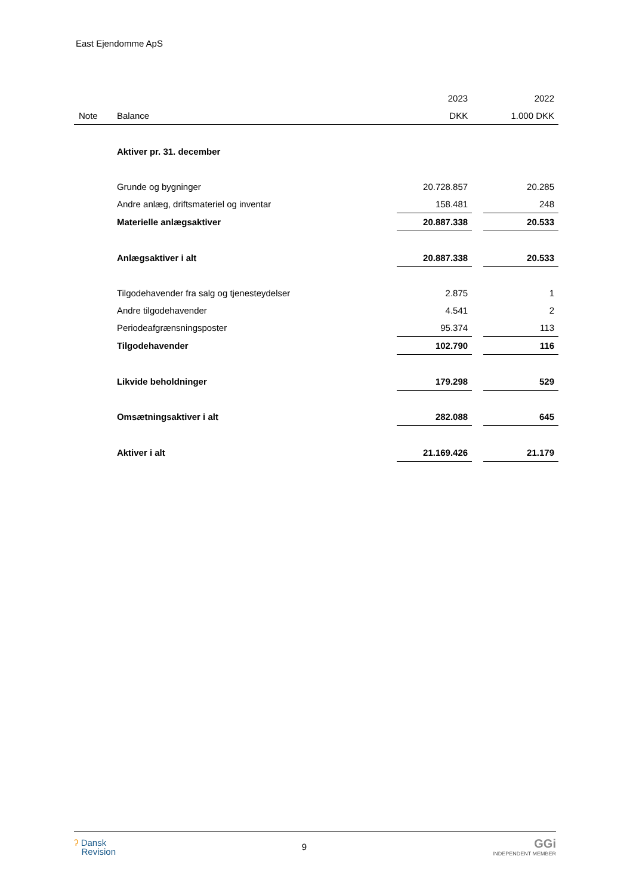East Ejendomme ApS
| | | 2023 | | 2022 |
| Note | Balance | DKK | | 1.000 DKK |
| | Aktiver pr. 31. december | | | |
| | Grunde og bygninger | 20.728.857 | | 20.285 |
| | Andre anlæg, driftsmateriel og inventar | 158.481 | | 248 |
| | Materielle anlægsaktiver | 20.887.338 | | 20.533 |
| | Anlægsaktiver i alt | 20.887.338 | | 20.533 |
| | Tilgodehavender fra salg og tjenesteydelser | 2.875 | | 1 |
| | Andre tilgodehavender | 4.541 | | 2 |
| | Periodeafgrænsningsposter | 95.374 | | 113 |
| | Tilgodehavender | 102.790 | | 116 |
| | Likvide beholdninger | 179.298 | | 529 |
| | Omsætningsaktiver i alt | 282.088 | | 645 |
| | Aktiver i alt | 21.169.426 | | 21.179 |
ʔ Dansk
Revision
9
GGi
INDEPENDENT MEMBER